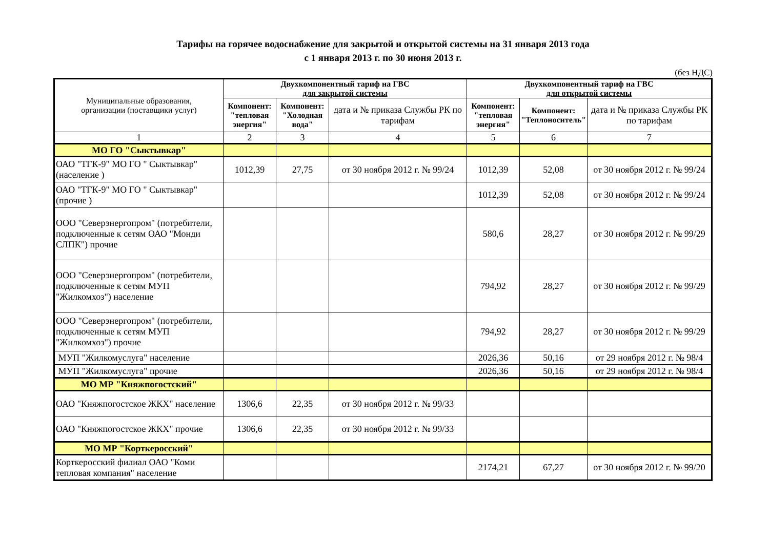Тарифы на горячее водоснабжение для закрытой и открытой системы на 31 января 2013 года
с 1 января 2013 г. по 30 июня 2013 г.
(без НДС)
| Муниципальные образования, организации (поставщики услуг) | Двухкомпонентный тариф на ГВС для закрытой системы | | | Двухкомпонентный тариф на ГВС для открытой системы | | |
| --- | --- | --- | --- | --- | --- | --- |
| | Компонент: "тепловая энергия" | Компонент: "Холодная вода" | дата и № приказа Службы РК по тарифам | Компонент: "тепловая энергия" | Компонент: "Теплоноситель" | дата и № приказа Службы РК по тарифам |
| 1 | 2 | 3 | 4 | 5 | 6 | 7 |
| МО ГО "Сыктывкар" | | | | | | |
| ОАО "ТГК-9" МО ГО " Сыктывкар" (население ) | 1012,39 | 27,75 | от 30 ноября 2012 г. № 99/24 | 1012,39 | 52,08 | от 30 ноября 2012 г. № 99/24 |
| ОАО "ТГК-9" МО ГО " Сыктывкар" (прочие ) | | | | 1012,39 | 52,08 | от 30 ноября 2012 г. № 99/24 |
| ООО "Северэнергопром" (потребители, подключенные к сетям ОАО "Монди СЛПК") прочие | | | | 580,6 | 28,27 | от 30 ноября 2012 г. № 99/29 |
| ООО "Северэнергопром" (потребители, подключенные к сетям МУП "Жилкомхоз") население | | | | 794,92 | 28,27 | от 30 ноября 2012 г. № 99/29 |
| ООО "Северэнергопром" (потребители, подключенные к сетям МУП "Жилкомхоз") прочие | | | | 794,92 | 28,27 | от 30 ноября 2012 г. № 99/29 |
| МУП "Жилкомуслуга" население | | | | 2026,36 | 50,16 | от 29 ноября 2012 г. № 98/4 |
| МУП "Жилкомуслуга" прочие | | | | 2026,36 | 50,16 | от 29 ноября 2012 г. № 98/4 |
| МО МР "Княжпогостский" | | | | | | |
| ОАО "Княжпогостское ЖКХ" население | 1306,6 | 22,35 | от 30 ноября 2012 г. № 99/33 | | | |
| ОАО "Княжпогостское ЖКХ" прочие | 1306,6 | 22,35 | от 30 ноября 2012 г. № 99/33 | | | |
| МО МР "Корткеросский" | | | | | | |
| Корткеросский филиал ОАО "Коми тепловая компания" население | | | | 2174,21 | 67,27 | от 30 ноября 2012 г. № 99/20 |